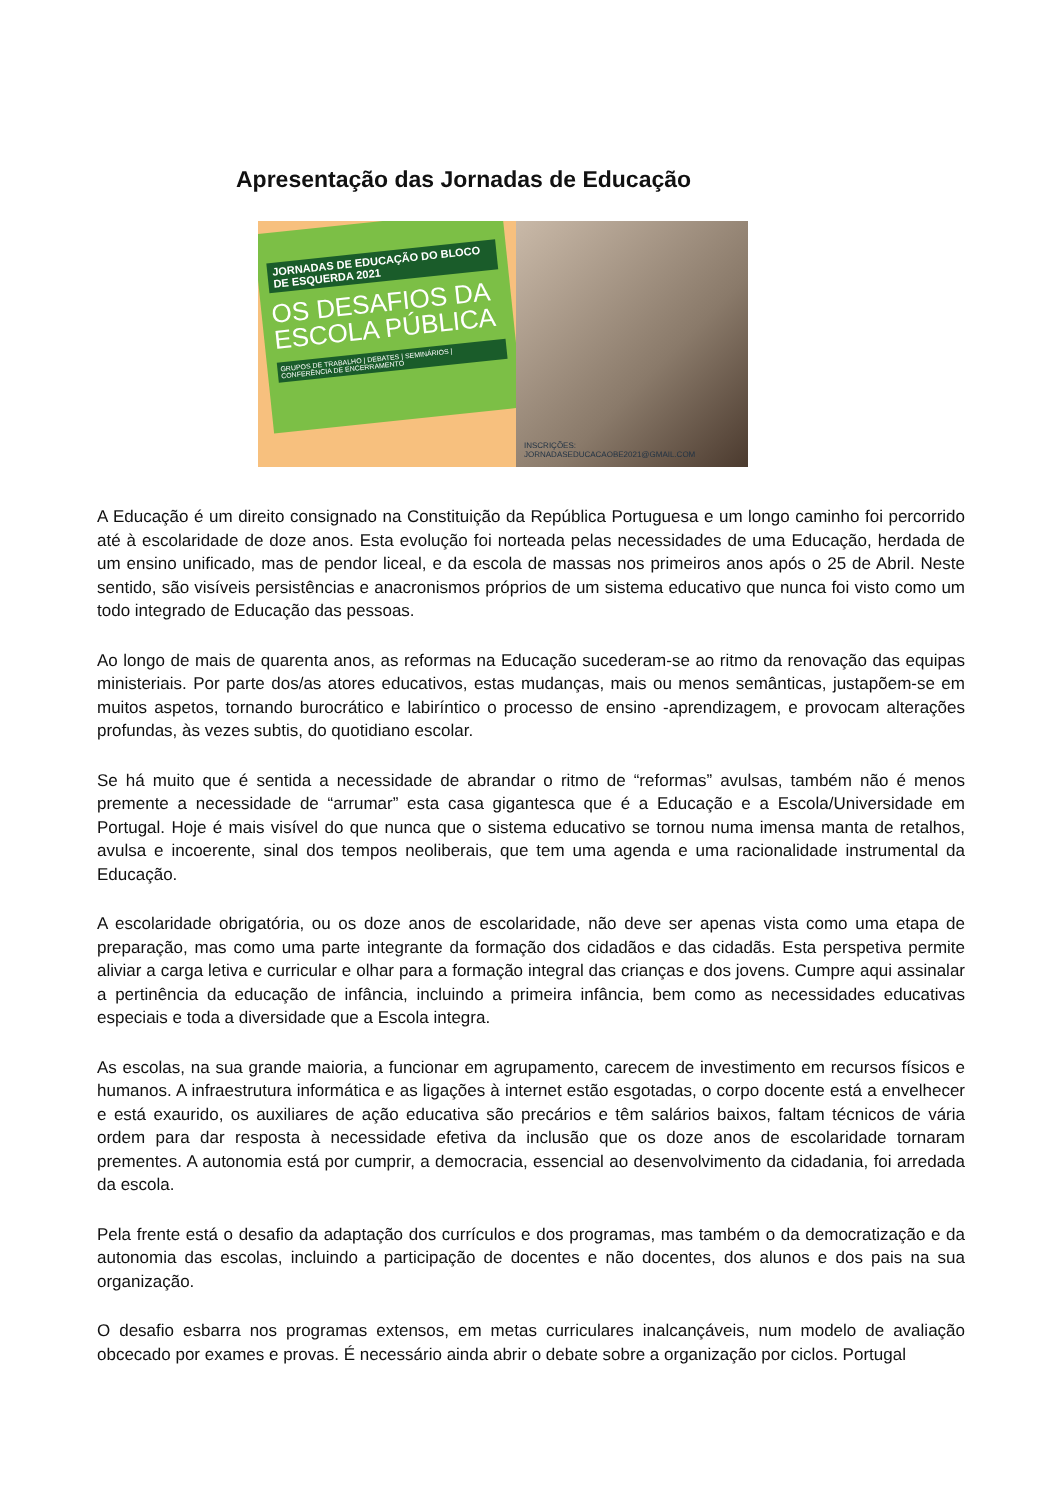Apresentação das Jornadas de Educação
JORNADAS DE EDUCAÇÃO DO BLOCO DE ESQUERDA 2021
OS DESAFIOS DA ESCOLA PÚBLICA
GRUPOS DE TRABALHO | DEBATES | SEMINÁRIOS | CONFERÊNCIA DE ENCERRAMENTO
INSCRIÇÕES: JORNADASEDUCACAOBE2021@GMAIL.COM
A Educação é um direito consignado na Constituição da República Portuguesa e um longo caminho foi percorrido até à escolaridade de doze anos. Esta evolução foi norteada pelas necessidades de uma Educação, herdada de um ensino unificado, mas de pendor liceal, e da escola de massas nos primeiros anos após o 25 de Abril. Neste sentido, são visíveis persistências e anacronismos próprios de um sistema educativo que nunca foi visto como um todo integrado de Educação das pessoas.
Ao longo de mais de quarenta anos, as reformas na Educação sucederam-se ao ritmo da renovação das equipas ministeriais. Por parte dos/as atores educativos, estas mudanças, mais ou menos semânticas, justapõem-se em muitos aspetos, tornando burocrático e labiríntico o processo de ensino -aprendizagem, e provocam alterações profundas, às vezes subtis, do quotidiano escolar.
Se há muito que é sentida a necessidade de abrandar o ritmo de “reformas” avulsas, também não é menos premente a necessidade de “arrumar” esta casa gigantesca que é a Educação e a Escola/Universidade em Portugal. Hoje é mais visível do que nunca que o sistema educativo se tornou numa imensa manta de retalhos, avulsa e incoerente, sinal dos tempos neoliberais, que tem uma agenda e uma racionalidade instrumental da Educação.
A escolaridade obrigatória, ou os doze anos de escolaridade, não deve ser apenas vista como uma etapa de preparação, mas como uma parte integrante da formação dos cidadãos e das cidadãs. Esta perspetiva permite aliviar a carga letiva e curricular e olhar para a formação integral das crianças e dos jovens. Cumpre aqui assinalar a pertinência da educação de infância, incluindo a primeira infância, bem como as necessidades educativas especiais e toda a diversidade que a Escola integra.
As escolas, na sua grande maioria, a funcionar em agrupamento, carecem de investimento em recursos físicos e humanos. A infraestrutura informática e as ligações à internet estão esgotadas, o corpo docente está a envelhecer e está exaurido, os auxiliares de ação educativa são precários e têm salários baixos, faltam técnicos de vária ordem para dar resposta à necessidade efetiva da inclusão que os doze anos de escolaridade tornaram prementes. A autonomia está por cumprir, a democracia, essencial ao desenvolvimento da cidadania, foi arredada da escola.
Pela frente está o desafio da adaptação dos currículos e dos programas, mas também o da democratização e da autonomia das escolas, incluindo a participação de docentes e não docentes, dos alunos e dos pais na sua organização.
O desafio esbarra nos programas extensos, em metas curriculares inalcançáveis, num modelo de avaliação obcecado por exames e provas. É necessário ainda abrir o debate sobre a organização por ciclos. Portugal